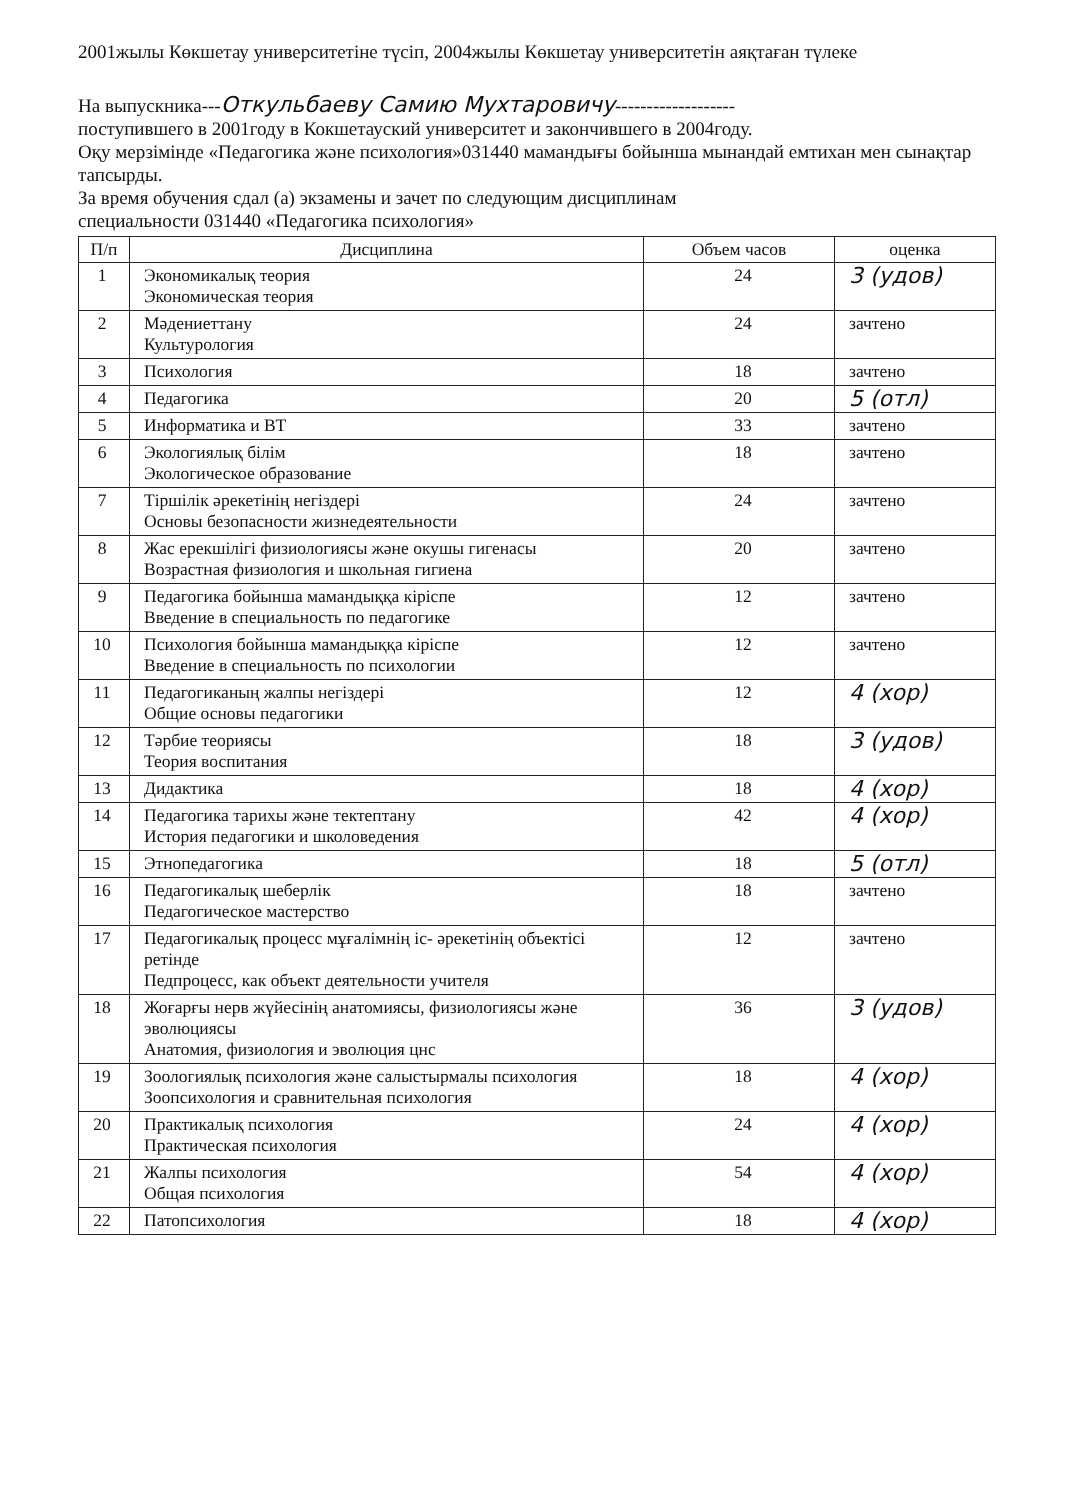2001жылы Көкшетау университетіне түсіп, 2004жылы Көкшетау университетін аяқтаған түлеке
На выпускника---Откульбаеву Самию Мухтаровичу-------------------
поступившего в 2001году в Кокшетауский университет и закончившего в 2004году.
Оқу мерзімінде «Педагогика және психология»031440 мамандығы бойынша мынандай емтихан мен сынақтар тапсырды.
За время обучения сдал (а) экзамены и зачет по следующим дисциплинам
специальности 031440 «Педагогика психология»
| П/п | Дисциплина | Объем часов | оценка |
| --- | --- | --- | --- |
| 1 | Экономикалық теория Экономическая теория | 24 | 3 (удов) |
| 2 | Мәдениеттану Культурология | 24 | зачтено |
| 3 | Психология | 18 | зачтено |
| 4 | Педагогика | 20 | 5 (отл) |
| 5 | Информатика и ВТ | 33 | зачтено |
| 6 | Экологиялық білім Экологическое образование | 18 | зачтено |
| 7 | Тіршілік әрекетінің негіздері Основы безопасности жизнедеятельности | 24 | зачтено |
| 8 | Жас ерекшілігі физиологиясы және окушы гигенасы Возрастная физиология и школьная гигиена | 20 | зачтено |
| 9 | Педагогика бойынша мамандыққа кіріспе Введение в специальность по педагогике | 12 | зачтено |
| 10 | Психология бойынша мамандыққа кіріспе Введение в специальность по психологии | 12 | зачтено |
| 11 | Педагогиканың жалпы негіздері Общие основы педагогики | 12 | 4 (хор) |
| 12 | Тәрбие теориясы Теория воспитания | 18 | 3 (удов) |
| 13 | Дидактика | 18 | 4 (хор) |
| 14 | Педагогика тарихы және тектептану История педагогики и школоведения | 42 | 4 (хор) |
| 15 | Этнопедагогика | 18 | 5 (отл) |
| 16 | Педагогикалық шеберлік Педагогическое мастерство | 18 | зачтено |
| 17 | Педагогикалық процесс мұғалімнің іс- әрекетінің объектісі ретінде Педпроцесс, как объект деятельности учителя | 12 | зачтено |
| 18 | Жоғарғы нерв жүйесінің анатомиясы, физиологиясы және эволюциясы Анатомия, физиология и эволюция цнс | 36 | 3 (удов) |
| 19 | Зоологиялық психология және салыстырмалы психология Зоопсихология и сравнительная психология | 18 | 4 (хор) |
| 20 | Практикалық психология Практическая психология | 24 | 4 (хор) |
| 21 | Жалпы психология Общая психология | 54 | 4 (хор) |
| 22 | Патопсихология | 18 | 4 (хор) |